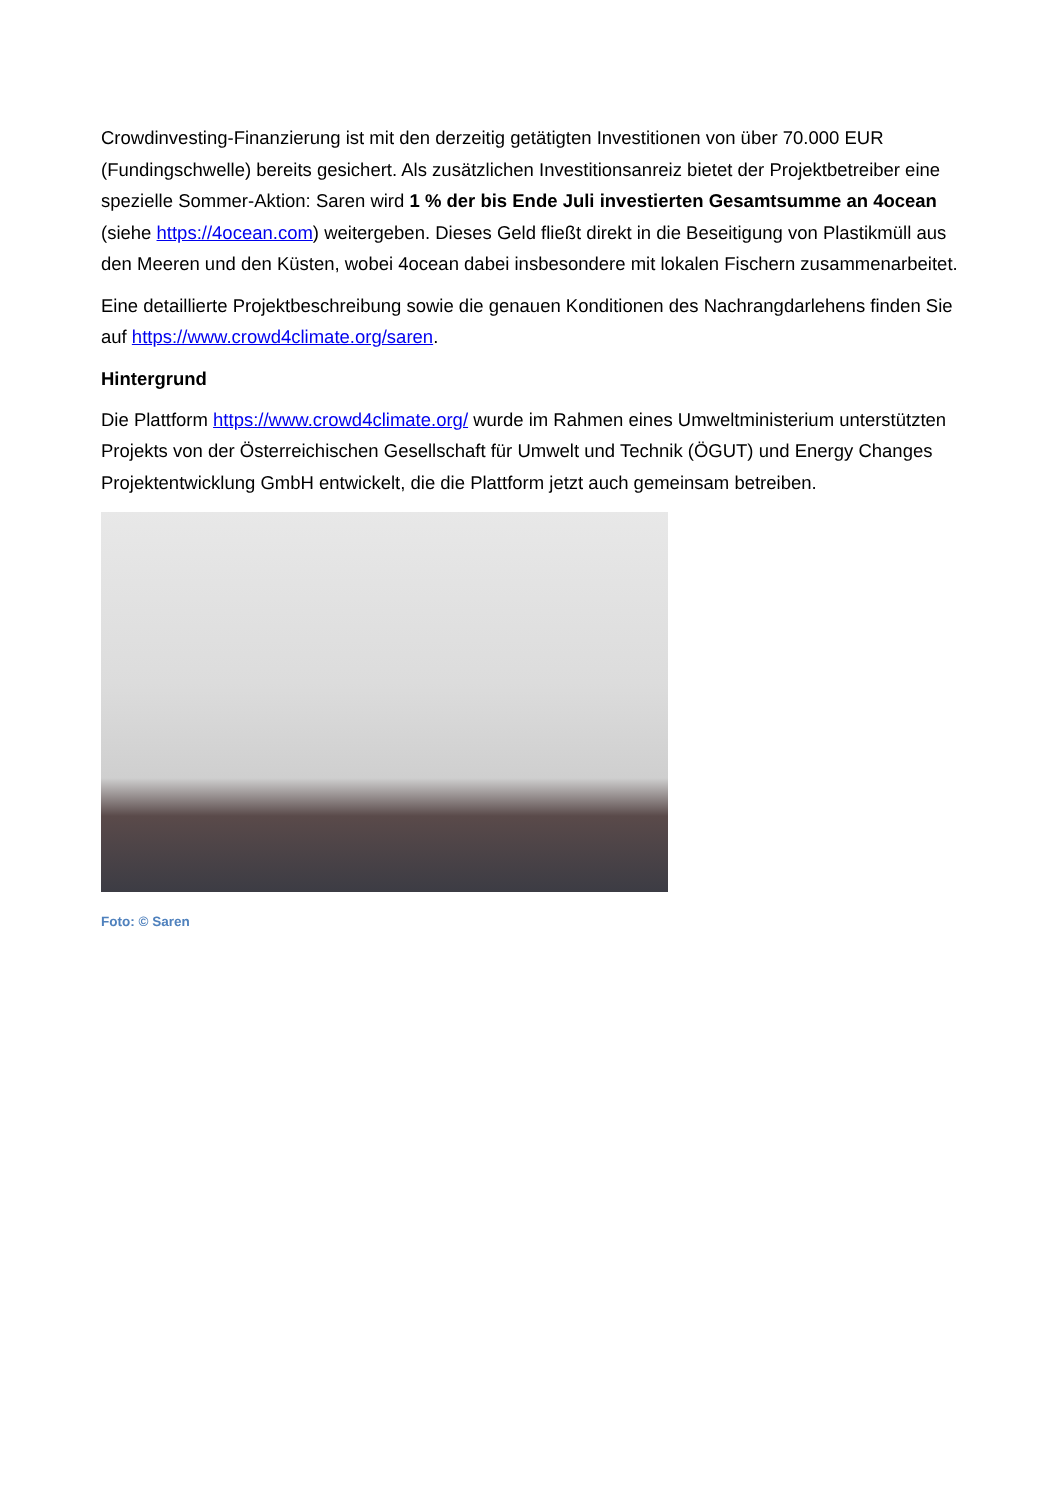Crowdinvesting-Finanzierung ist mit den derzeitig getätigten Investitionen von über 70.000 EUR (Fundingschwelle) bereits gesichert. Als zusätzlichen Investitionsanreiz bietet der Projektbetreiber eine spezielle Sommer-Aktion: Saren wird 1 % der bis Ende Juli investierten Gesamtsumme an 4ocean (siehe https://4ocean.com) weitergeben. Dieses Geld fließt direkt in die Beseitigung von Plastikmüll aus den Meeren und den Küsten, wobei 4ocean dabei insbesondere mit lokalen Fischern zusammenarbeitet.
Eine detaillierte Projektbeschreibung sowie die genauen Konditionen des Nachrangdarlehens finden Sie auf https://www.crowd4climate.org/saren.
Hintergrund
Die Plattform https://www.crowd4climate.org/ wurde im Rahmen eines Umweltministerium unterstützten Projekts von der Österreichischen Gesellschaft für Umwelt und Technik (ÖGUT) und Energy Changes Projektentwicklung GmbH entwickelt, die die Plattform jetzt auch gemeinsam betreiben.
Foto: © Saren